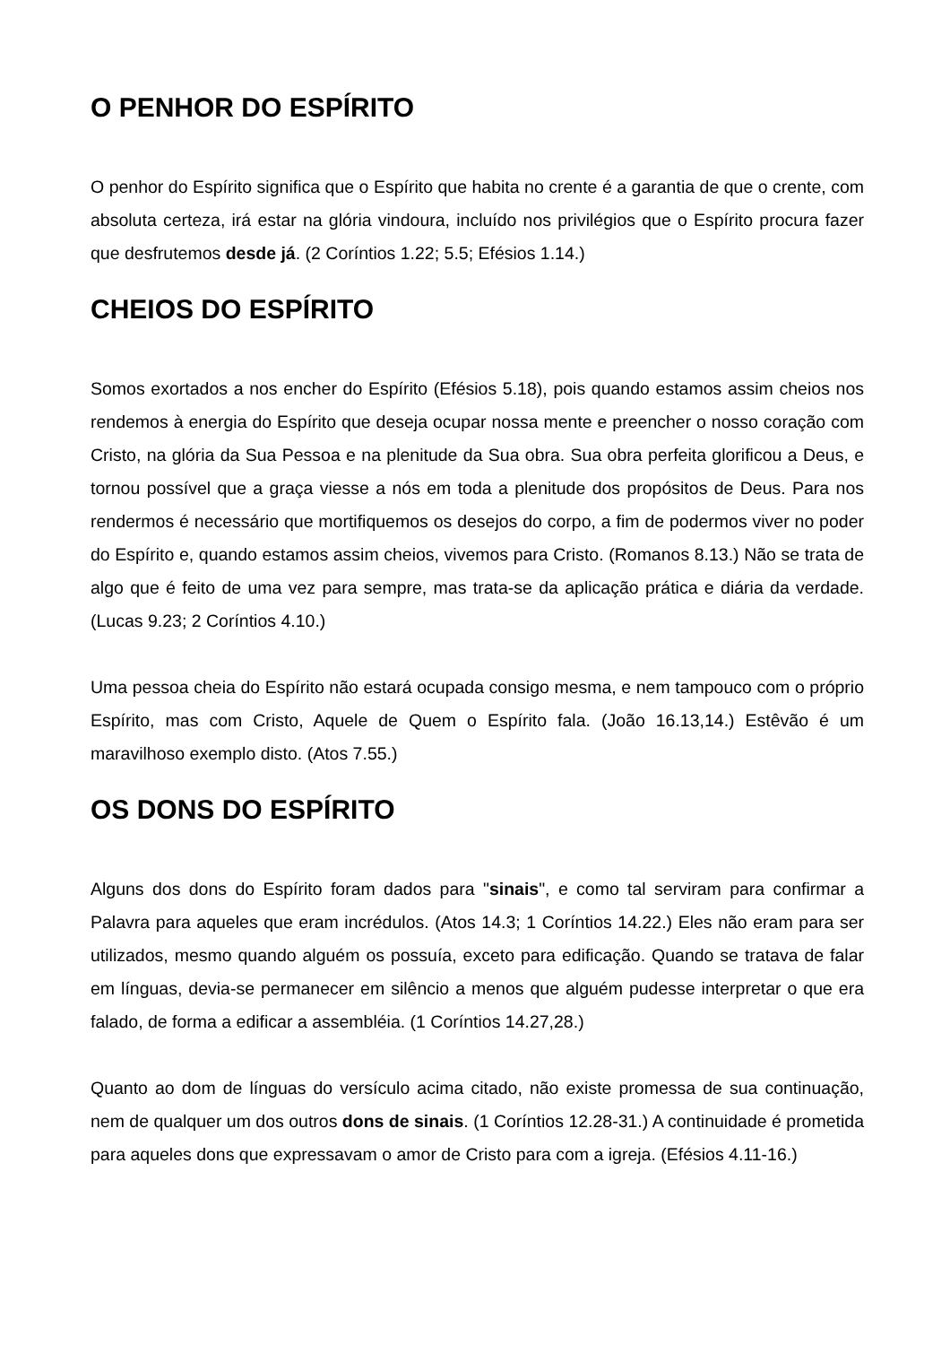O PENHOR DO ESPÍRITO
O penhor do Espírito significa que o Espírito que habita no crente é a garantia de que o crente, com absoluta certeza, irá estar na glória vindoura, incluído nos privilégios que o Espírito procura fazer que desfrutemos desde já. (2 Coríntios 1.22; 5.5; Efésios 1.14.)
CHEIOS DO ESPÍRITO
Somos exortados a nos encher do Espírito (Efésios 5.18), pois quando estamos assim cheios nos rendemos à energia do Espírito que deseja ocupar nossa mente e preencher o nosso coração com Cristo, na glória da Sua Pessoa e na plenitude da Sua obra. Sua obra perfeita glorificou a Deus, e tornou possível que a graça viesse a nós em toda a plenitude dos propósitos de Deus. Para nos rendermos é necessário que mortifiquemos os desejos do corpo, a fim de podermos viver no poder do Espírito e, quando estamos assim cheios, vivemos para Cristo. (Romanos 8.13.) Não se trata de algo que é feito de uma vez para sempre, mas trata-se da aplicação prática e diária da verdade. (Lucas 9.23; 2 Coríntios 4.10.)
Uma pessoa cheia do Espírito não estará ocupada consigo mesma, e nem tampouco com o próprio Espírito, mas com Cristo, Aquele de Quem o Espírito fala. (João 16.13,14.) Estêvão é um maravilhoso exemplo disto. (Atos 7.55.)
OS DONS DO ESPÍRITO
Alguns dos dons do Espírito foram dados para "sinais", e como tal serviram para confirmar a Palavra para aqueles que eram incrédulos. (Atos 14.3; 1 Coríntios 14.22.) Eles não eram para ser utilizados, mesmo quando alguém os possuía, exceto para edificação. Quando se tratava de falar em línguas, devia-se permanecer em silêncio a menos que alguém pudesse interpretar o que era falado, de forma a edificar a assembléia. (1 Coríntios 14.27,28.)
Quanto ao dom de línguas do versículo acima citado, não existe promessa de sua continuação, nem de qualquer um dos outros dons de sinais. (1 Coríntios 12.28-31.) A continuidade é prometida para aqueles dons que expressavam o amor de Cristo para com a igreja. (Efésios 4.11-16.)